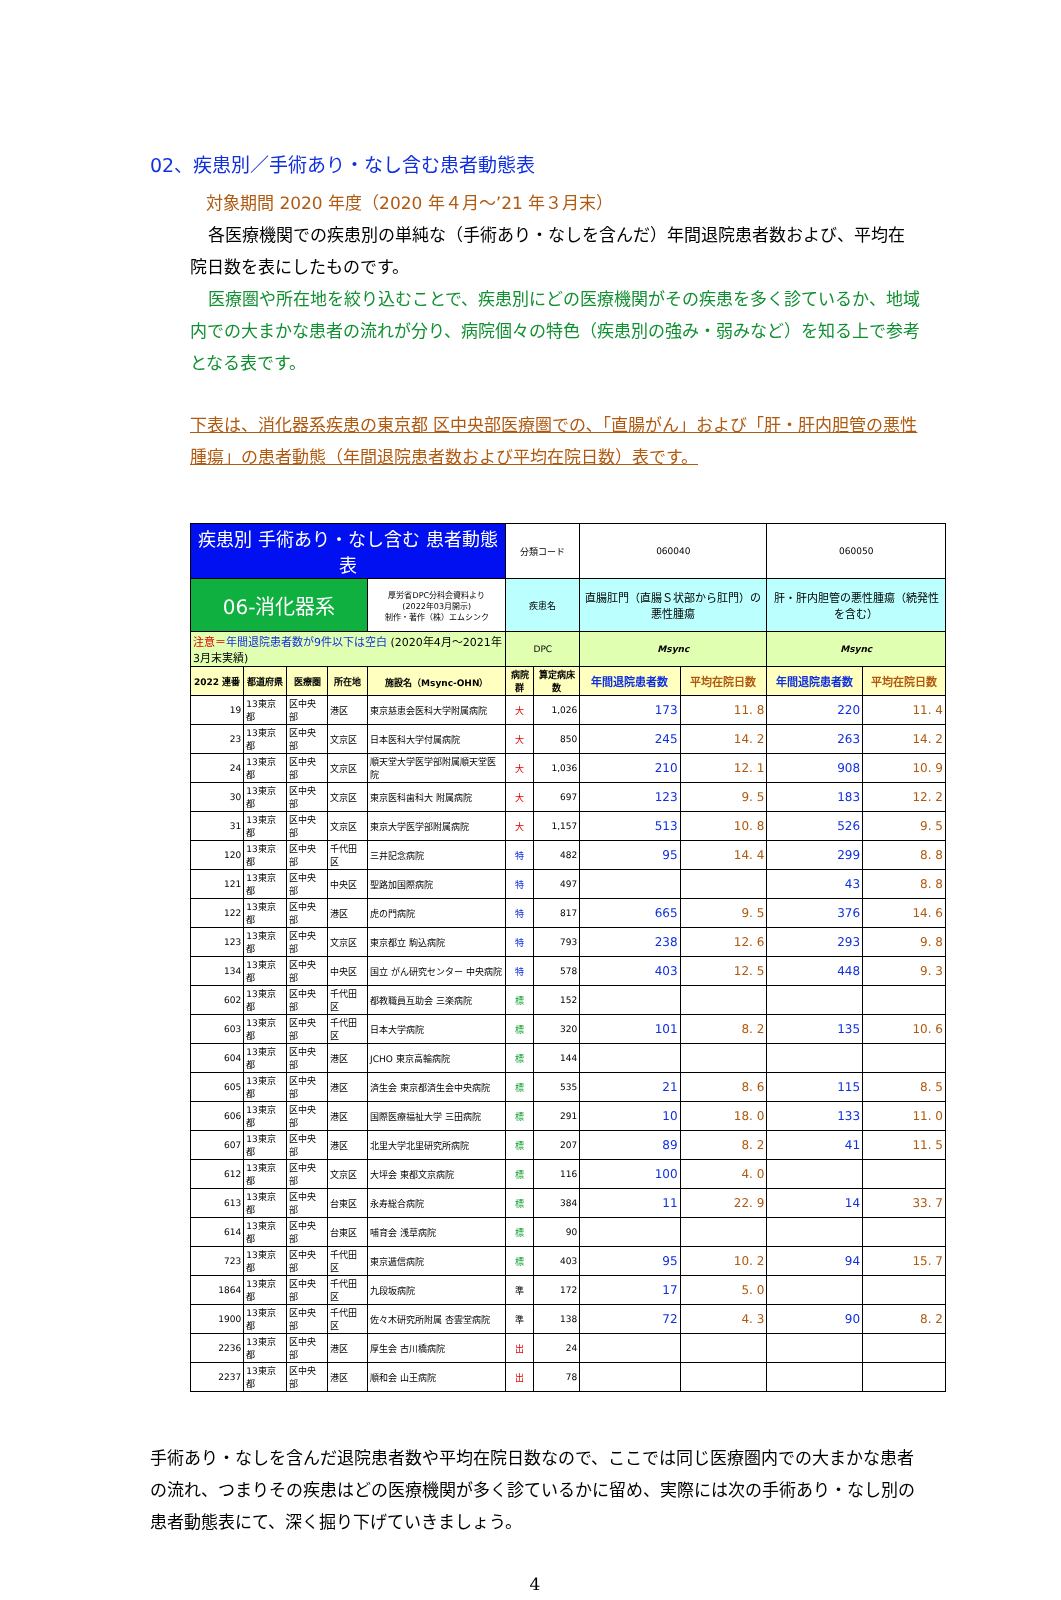02、疾患別／手術あり・なし含む患者動態表
対象期間 2020 年度（2020 年４月～’21 年３月末）
各医療機関での疾患別の単純な（手術あり・なしを含んだ）年間退院患者数および、平均在院日数を表にしたものです。
医療圏や所在地を絞り込むことで、疾患別にどの医療機関がその疾患を多く診ているか、地域内での大まかな患者の流れが分り、病院個々の特色（疾患別の強み・弱みなど）を知る上で参考となる表です。
下表は、消化器系疾患の東京都 区中央部医療圏での､「直腸がん」および「肝・肝内胆管の悪性腫瘍」の患者動態（年間退院患者数および平均在院日数）表です。
| 疾患別 手術あり・なし含む 患者動態表 | | | | | 分類コード | | 060040 | | 060050 | |
| 06-消化器系 | | | | 厚労省DPC分科会資料より (2022年03月開示) 制作・著作（株）エムシンク | 疾患名 | | 直腸肛門（直腸Ｓ状部から肛門）の悪性腫瘍 | | 肝・肝内胆管の悪性腫瘍（続発性を含む） | |
| 注意＝ 年間退院患者数が9件以下は空白 (2020年4月～2021年3月末実績) | | | | | DPC | | Msync | | Msync | |
| 2022 連番 | 都道府県 | 医療圏 | 所在地 | 施設名（Msync-OHN） | 病院群 | 算定病床数 | 年間退院患者数 | 平均在院日数 | 年間退院患者数 | 平均在院日数 |
| 19 | 13東京都 | 区中央部 | 港区 | 東京慈恵会医科大学附属病院 | 大 | 1,026 | 173 | 11. 8 | 220 | 11. 4 |
| 23 | 13東京都 | 区中央部 | 文京区 | 日本医科大学付属病院 | 大 | 850 | 245 | 14. 2 | 263 | 14. 2 |
| 24 | 13東京都 | 区中央部 | 文京区 | 順天堂大学医学部附属順天堂医院 | 大 | 1,036 | 210 | 12. 1 | 908 | 10. 9 |
| 30 | 13東京都 | 区中央部 | 文京区 | 東京医科歯科大 附属病院 | 大 | 697 | 123 | 9. 5 | 183 | 12. 2 |
| 31 | 13東京都 | 区中央部 | 文京区 | 東京大学医学部附属病院 | 大 | 1,157 | 513 | 10. 8 | 526 | 9. 5 |
| 120 | 13東京都 | 区中央部 | 千代田区 | 三井記念病院 | 特 | 482 | 95 | 14. 4 | 299 | 8. 8 |
| 121 | 13東京都 | 区中央部 | 中央区 | 聖路加国際病院 | 特 | 497 | | | 43 | 8. 8 |
| 122 | 13東京都 | 区中央部 | 港区 | 虎の門病院 | 特 | 817 | 665 | 9. 5 | 376 | 14. 6 |
| 123 | 13東京都 | 区中央部 | 文京区 | 東京都立 駒込病院 | 特 | 793 | 238 | 12. 6 | 293 | 9. 8 |
| 134 | 13東京都 | 区中央部 | 中央区 | 国立 がん研究センター 中央病院 | 特 | 578 | 403 | 12. 5 | 448 | 9. 3 |
| 602 | 13東京都 | 区中央部 | 千代田区 | 都教職員互助会 三楽病院 | 標 | 152 | | | | |
| 603 | 13東京都 | 区中央部 | 千代田区 | 日本大学病院 | 標 | 320 | 101 | 8. 2 | 135 | 10. 6 |
| 604 | 13東京都 | 区中央部 | 港区 | JCHO 東京高輪病院 | 標 | 144 | | | | |
| 605 | 13東京都 | 区中央部 | 港区 | 済生会 東京都済生会中央病院 | 標 | 535 | 21 | 8. 6 | 115 | 8. 5 |
| 606 | 13東京都 | 区中央部 | 港区 | 国際医療福祉大学 三田病院 | 標 | 291 | 10 | 18. 0 | 133 | 11. 0 |
| 607 | 13東京都 | 区中央部 | 港区 | 北里大学北里研究所病院 | 標 | 207 | 89 | 8. 2 | 41 | 11. 5 |
| 612 | 13東京都 | 区中央部 | 文京区 | 大坪会 東都文京病院 | 標 | 116 | 100 | 4. 0 | | |
| 613 | 13東京都 | 区中央部 | 台東区 | 永寿総合病院 | 標 | 384 | 11 | 22. 9 | 14 | 33. 7 |
| 614 | 13東京都 | 区中央部 | 台東区 | 哺育会 浅草病院 | 標 | 90 | | | | |
| 723 | 13東京都 | 区中央部 | 千代田区 | 東京逓信病院 | 標 | 403 | 95 | 10. 2 | 94 | 15. 7 |
| 1864 | 13東京都 | 区中央部 | 千代田区 | 九段坂病院 | 準 | 172 | 17 | 5. 0 | | |
| 1900 | 13東京都 | 区中央部 | 千代田区 | 佐々木研究所附属 杏雲堂病院 | 準 | 138 | 72 | 4. 3 | 90 | 8. 2 |
| 2236 | 13東京都 | 区中央部 | 港区 | 厚生会 古川橋病院 | 出 | 24 | | | | |
| 2237 | 13東京都 | 区中央部 | 港区 | 順和会 山王病院 | 出 | 78 | | | | |
手術あり・なしを含んだ退院患者数や平均在院日数なので、ここでは同じ医療圏内での大まかな患者の流れ、つまりその疾患はどの医療機関が多く診ているかに留め、実際には次の手術あり・なし別の患者動態表にて、深く掘り下げていきましょう。
4